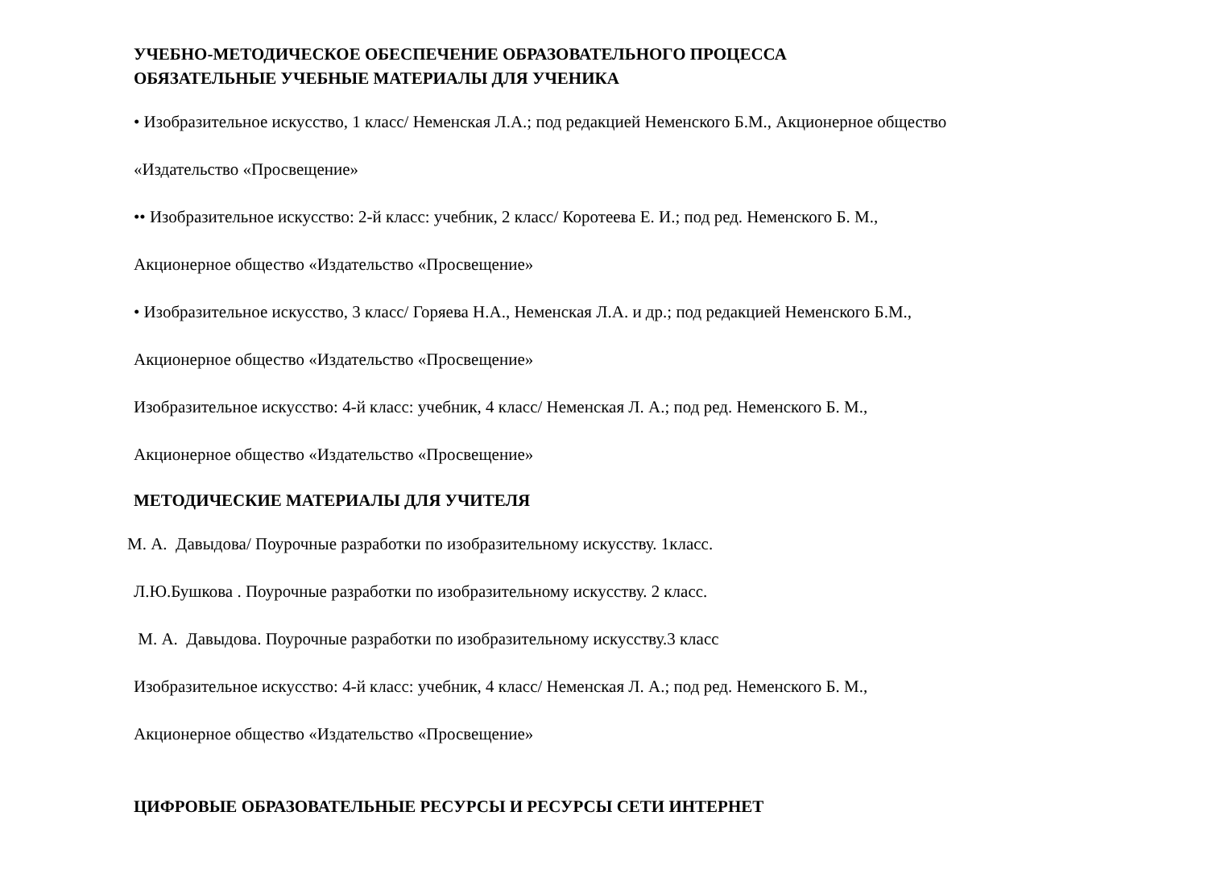УЧЕБНО-МЕТОДИЧЕСКОЕ ОБЕСПЕЧЕНИЕ ОБРАЗОВАТЕЛЬНОГО ПРОЦЕССА
ОБЯЗАТЕЛЬНЫЕ УЧЕБНЫЕ МАТЕРИАЛЫ ДЛЯ УЧЕНИКА
• Изобразительное искусство, 1 класс/ Неменская Л.А.; под редакцией Неменского Б.М., Акционерное общество
«Издательство «Просвещение»
•• Изобразительное искусство: 2-й класс: учебник, 2 класс/ Коротеева Е. И.; под ред. Неменского Б. М.,
Акционерное общество «Издательство «Просвещение»
• Изобразительное искусство, 3 класс/ Горяева Н.А., Неменская Л.А. и др.; под редакцией Неменского Б.М.,
Акционерное общество «Издательство «Просвещение»
Изобразительное искусство: 4-й класс: учебник, 4 класс/ Неменская Л. А.; под ред. Неменского Б. М.,
Акционерное общество «Издательство «Просвещение»
МЕТОДИЧЕСКИЕ МАТЕРИАЛЫ ДЛЯ УЧИТЕЛЯ
М. А. Давыдова/ Поурочные разработки по изобразительному искусству. 1класс.
Л.Ю.Бушкова . Поурочные разработки по изобразительному искусству. 2 класс.
М. А. Давыдова. Поурочные разработки по изобразительному искусству.3 класс
Изобразительное искусство: 4-й класс: учебник, 4 класс/ Неменская Л. А.; под ред. Неменского Б. М.,
Акционерное общество «Издательство «Просвещение»
ЦИФРОВЫЕ ОБРАЗОВАТЕЛЬНЫЕ РЕСУРСЫ И РЕСУРСЫ СЕТИ ИНТЕРНЕТ